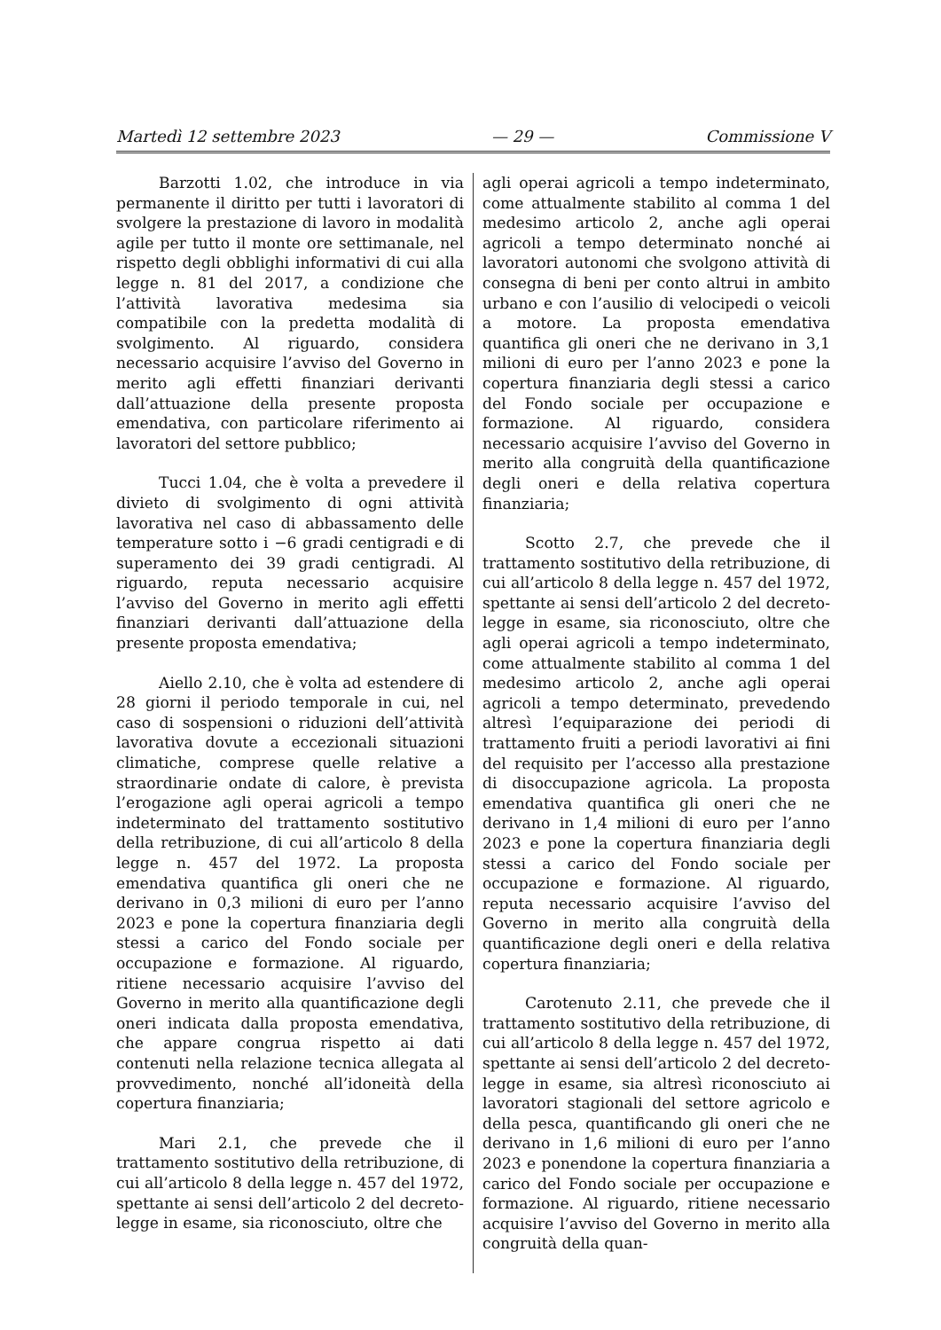Martedì 12 settembre 2023 — 29 — Commissione V
Barzotti 1.02, che introduce in via permanente il diritto per tutti i lavoratori di svolgere la prestazione di lavoro in modalità agile per tutto il monte ore settimanale, nel rispetto degli obblighi informativi di cui alla legge n. 81 del 2017, a condizione che l’attività lavorativa medesima sia compatibile con la predetta modalità di svolgimento. Al riguardo, considera necessario acquisire l’avviso del Governo in merito agli effetti finanziari derivanti dall’attuazione della presente proposta emendativa, con particolare riferimento ai lavoratori del settore pubblico;
Tucci 1.04, che è volta a prevedere il divieto di svolgimento di ogni attività lavorativa nel caso di abbassamento delle temperature sotto i −6 gradi centigradi e di superamento dei 39 gradi centigradi. Al riguardo, reputa necessario acquisire l’avviso del Governo in merito agli effetti finanziari derivanti dall’attuazione della presente proposta emendativa;
Aiello 2.10, che è volta ad estendere di 28 giorni il periodo temporale in cui, nel caso di sospensioni o riduzioni dell’attività lavorativa dovute a eccezionali situazioni climatiche, comprese quelle relative a straordinarie ondate di calore, è prevista l’erogazione agli operai agricoli a tempo indeterminato del trattamento sostitutivo della retribuzione, di cui all’articolo 8 della legge n. 457 del 1972. La proposta emendativa quantifica gli oneri che ne derivano in 0,3 milioni di euro per l’anno 2023 e pone la copertura finanziaria degli stessi a carico del Fondo sociale per occupazione e formazione. Al riguardo, ritiene necessario acquisire l’avviso del Governo in merito alla quantificazione degli oneri indicata dalla proposta emendativa, che appare congrua rispetto ai dati contenuti nella relazione tecnica allegata al provvedimento, nonché all’idoneità della copertura finanziaria;
Mari 2.1, che prevede che il trattamento sostitutivo della retribuzione, di cui all’articolo 8 della legge n. 457 del 1972, spettante ai sensi dell’articolo 2 del decreto-legge in esame, sia riconosciuto, oltre che
agli operai agricoli a tempo indeterminato, come attualmente stabilito al comma 1 del medesimo articolo 2, anche agli operai agricoli a tempo determinato nonché ai lavoratori autonomi che svolgono attività di consegna di beni per conto altrui in ambito urbano e con l’ausilio di velocipedi o veicoli a motore. La proposta emendativa quantifica gli oneri che ne derivano in 3,1 milioni di euro per l’anno 2023 e pone la copertura finanziaria degli stessi a carico del Fondo sociale per occupazione e formazione. Al riguardo, considera necessario acquisire l’avviso del Governo in merito alla congruità della quantificazione degli oneri e della relativa copertura finanziaria;
Scotto 2.7, che prevede che il trattamento sostitutivo della retribuzione, di cui all’articolo 8 della legge n. 457 del 1972, spettante ai sensi dell’articolo 2 del decreto-legge in esame, sia riconosciuto, oltre che agli operai agricoli a tempo indeterminato, come attualmente stabilito al comma 1 del medesimo articolo 2, anche agli operai agricoli a tempo determinato, prevedendo altresì l’equiparazione dei periodi di trattamento fruiti a periodi lavorativi ai fini del requisito per l’accesso alla prestazione di disoccupazione agricola. La proposta emendativa quantifica gli oneri che ne derivano in 1,4 milioni di euro per l’anno 2023 e pone la copertura finanziaria degli stessi a carico del Fondo sociale per occupazione e formazione. Al riguardo, reputa necessario acquisire l’avviso del Governo in merito alla congruità della quantificazione degli oneri e della relativa copertura finanziaria;
Carotenuto 2.11, che prevede che il trattamento sostitutivo della retribuzione, di cui all’articolo 8 della legge n. 457 del 1972, spettante ai sensi dell’articolo 2 del decreto-legge in esame, sia altresì riconosciuto ai lavoratori stagionali del settore agricolo e della pesca, quantificando gli oneri che ne derivano in 1,6 milioni di euro per l’anno 2023 e ponendone la copertura finanziaria a carico del Fondo sociale per occupazione e formazione. Al riguardo, ritiene necessario acquisire l’avviso del Governo in merito alla congruità della quan-